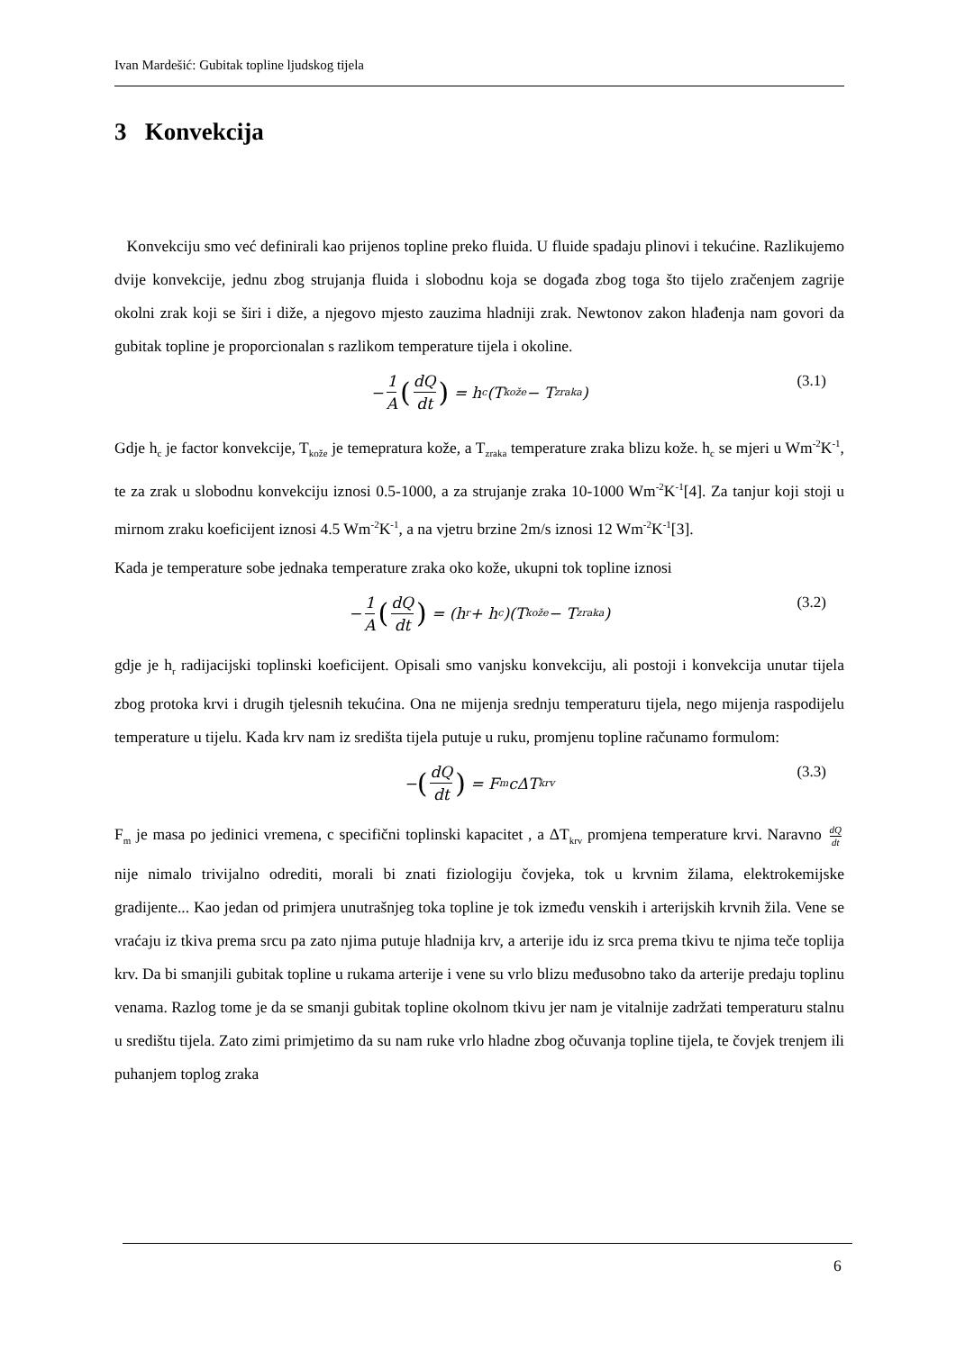Ivan Mardešić: Gubitak topline ljudskog tijela
3 Konvekcija
Konvekciju smo već definirali kao prijenos topline preko fluida. U fluide spadaju plinovi i tekućine. Razlikujemo dvije konvekcije, jednu zbog strujanja fluida i slobodnu koja se događa zbog toga što tijelo zračenjem zagrije okolni zrak koji se širi i diže, a njegovo mjesto zauzima hladniji zrak. Newtonov zakon hlađenja nam govori da gubitak topline je proporcionalan s razlikom temperature tijela i okoline.
− 1 A (dQ dt) = h<sub>c</sub>(T<sub>kože</sub> − T<sub>zraka</sub>) (3.1)
Gdje h<sub>c</sub> je factor konvekcije, T<sub>kože</sub> je temepratura kože, a T<sub>zraka</sub> temperature zraka blizu kože. h<sub>c</sub> se mjeri u Wm<sup>-2</sup>K<sup>-1</sup>, te za zrak u slobodnu konvekciju iznosi 0.5-1000, a za strujanje zraka 10-1000 Wm<sup>-2</sup>K<sup>-1</sup>[4]. Za tanjur koji stoji u mirnom zraku koeficijent iznosi 4.5 Wm<sup>-2</sup>K<sup>-1</sup>, a na vjetru brzine 2m/s iznosi 12 Wm<sup>-2</sup>K<sup>-1</sup>[3].
Kada je temperature sobe jednaka temperature zraka oko kože, ukupni tok topline iznosi
− 1 A (dQ dt) = (h<sub>r</sub> + h<sub>c</sub>)(T<sub>kože</sub> − T<sub>zraka</sub>) (3.2)
gdje je h<sub>r</sub> radijacijski toplinski koeficijent. Opisali smo vanjsku konvekciju, ali postoji i konvekcija unutar tijela zbog protoka krvi i drugih tjelesnih tekućina. Ona ne mijenja srednju temperaturu tijela, nego mijenja raspodijelu temperature u tijelu. Kada krv nam iz središta tijela putuje u ruku, promjenu topline računamo formulom:
− (dQ dt) = F<sub>m</sub>cΔT<sub>krv</sub> (3.3)
F<sub>m</sub> je masa po jedinici vremena, c specifični toplinski kapacitet , a ΔT<sub>krv</sub> promjena temperature krvi. Naravno dQ dt nije nimalo trivijalno odrediti, morali bi znati fiziologiju čovjeka, tok u krvnim žilama, elektrokemijske gradijente... Kao jedan od primjera unutrašnjeg toka topline je tok između venskih i arterijskih krvnih žila. Vene se vraćaju iz tkiva prema srcu pa zato njima putuje hladnija krv, a arterije idu iz srca prema tkivu te njima teče toplija krv. Da bi smanjili gubitak topline u rukama arterije i vene su vrlo blizu međusobno tako da arterije predaju toplinu venama. Razlog tome je da se smanji gubitak topline okolnom tkivu jer nam je vitalnije zadržati temperaturu stalnu u središtu tijela. Zato zimi primjetimo da su nam ruke vrlo hladne zbog očuvanja topline tijela, te čovjek trenjem ili puhanjem toplog zraka
6